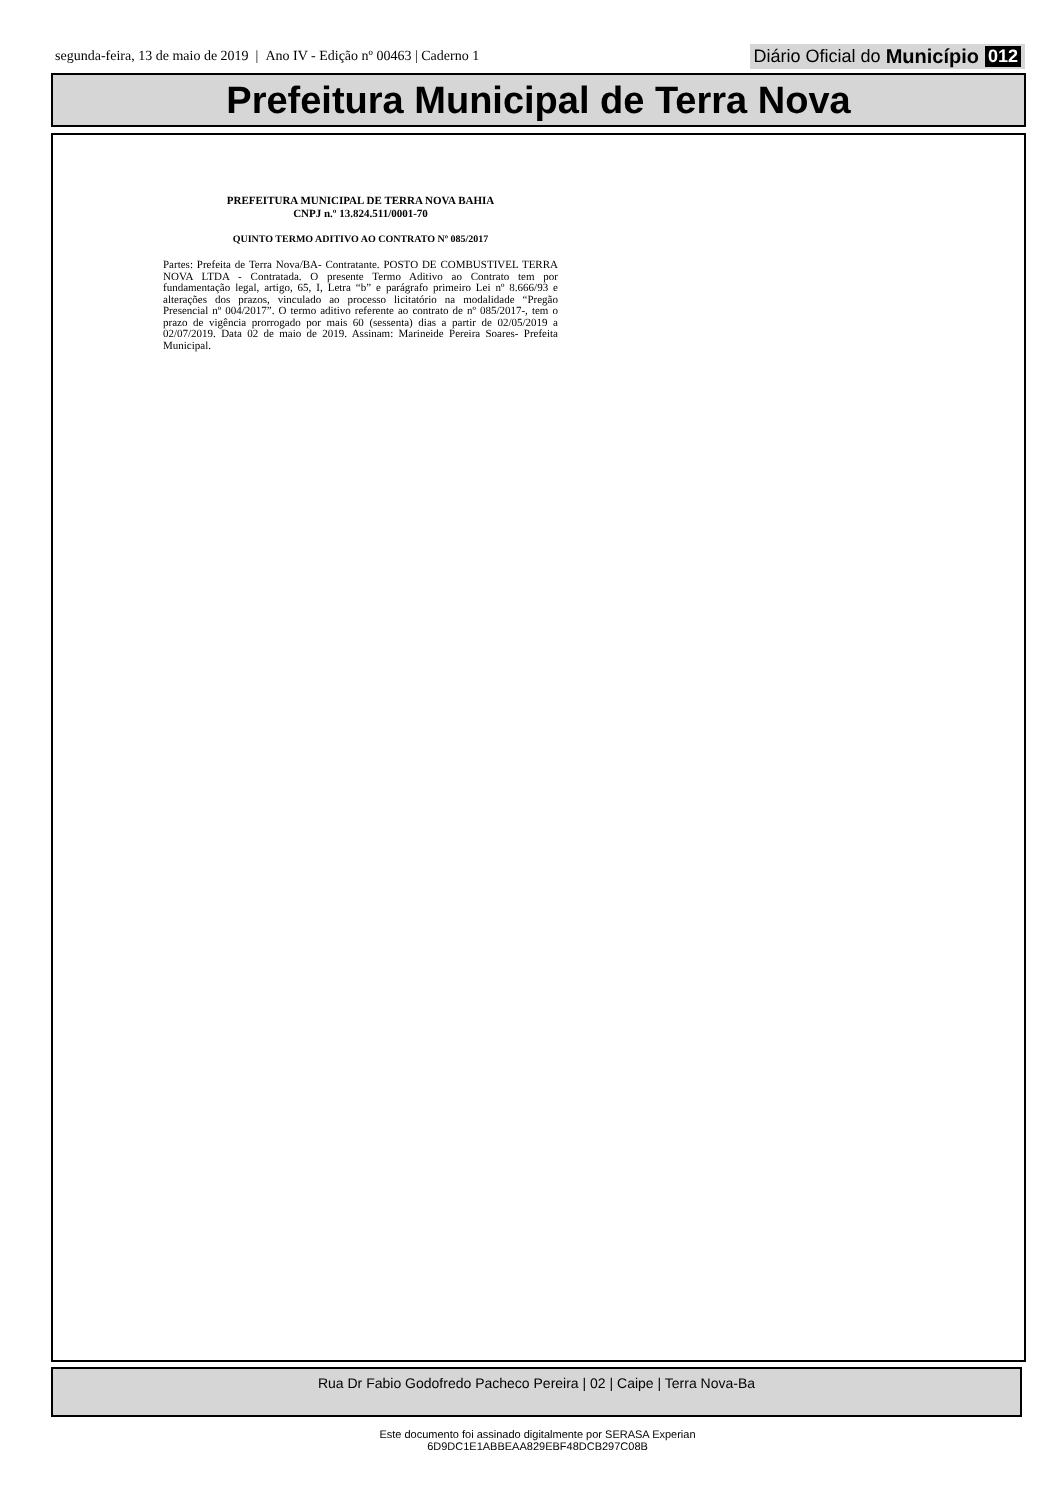segunda-feira, 13 de maio de 2019 | Ano IV - Edição nº 00463 | Caderno 1
Diário Oficial do Município 012
Prefeitura Municipal de Terra Nova
PREFEITURA MUNICIPAL DE TERRA NOVA BAHIA
CNPJ n.º 13.824.511/0001-70
QUINTO TERMO ADITIVO AO CONTRATO Nº 085/2017
Partes: Prefeita de Terra Nova/BA- Contratante. POSTO DE COMBUSTIVEL TERRA NOVA LTDA - Contratada. O presente Termo Aditivo ao Contrato tem por fundamentação legal, artigo, 65, I, Letra “b” e parágrafo primeiro Lei nº 8.666/93 e alterações dos prazos, vinculado ao processo licitatório na modalidade “Pregão Presencial nº 004/2017”. O termo aditivo referente ao contrato de nº 085/2017-, tem o prazo de vigência prorrogado por mais 60 (sessenta) dias a partir de 02/05/2019 a 02/07/2019. Data 02 de maio de 2019. Assinam: Marineide Pereira Soares- Prefeita Municipal.
Rua Dr Fabio Godofredo Pacheco Pereira | 02 | Caipe | Terra Nova-Ba
Este documento foi assinado digitalmente por SERASA Experian
6D9DC1E1ABBEAA829EBF48DCB297C08B